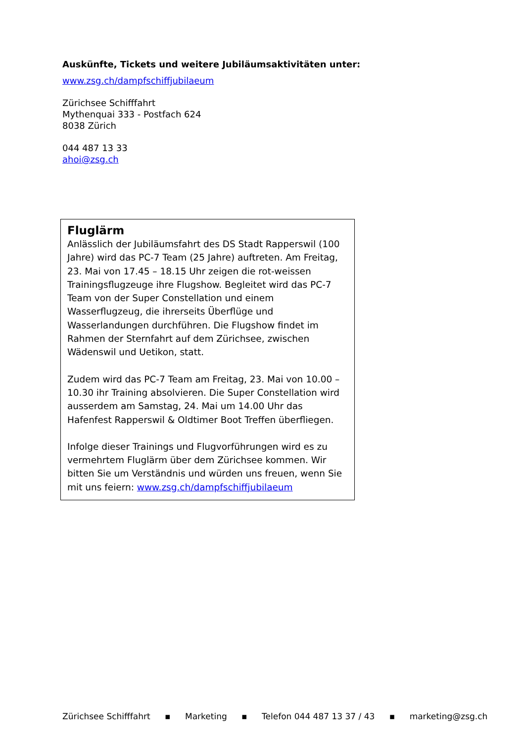Auskünfte, Tickets und weitere Jubiläumsaktivitäten unter:
www.zsg.ch/dampfschiffjubilaeum
Zürichsee Schifffahrt
Mythenquai 333 - Postfach 624
8038 Zürich
044 487 13 33
ahoi@zsg.ch
Fluglärm
Anlässlich der Jubiläumsfahrt des DS Stadt Rapperswil (100 Jahre) wird das PC-7 Team (25 Jahre) auftreten. Am Freitag, 23. Mai von 17.45 – 18.15 Uhr zeigen die rot-weissen Trainingsflugzeuge ihre Flugshow. Begleitet wird das PC-7 Team von der Super Constellation und einem Wasserflugzeug, die ihrerseits Überflüge und Wasserlandungen durchführen. Die Flugshow findet im Rahmen der Sternfahrt auf dem Zürichsee, zwischen Wädenswil und Uetikon, statt.
Zudem wird das PC-7 Team am Freitag, 23. Mai von 10.00 – 10.30 ihr Training absolvieren. Die Super Constellation wird ausserdem am Samstag, 24. Mai um 14.00 Uhr das Hafenfest Rapperswil & Oldtimer Boot Treffen überfliegen.
Infolge dieser Trainings und Flugvorführungen wird es zu vermehrtem Fluglärm über dem Zürichsee kommen. Wir bitten Sie um Verständnis und würden uns freuen, wenn Sie mit uns feiern: www.zsg.ch/dampfschiffjubilaeum
Zürichsee Schifffahrt ▪ Marketing ▪ Telefon 044 487 13 37 / 43 ▪ marketing@zsg.ch